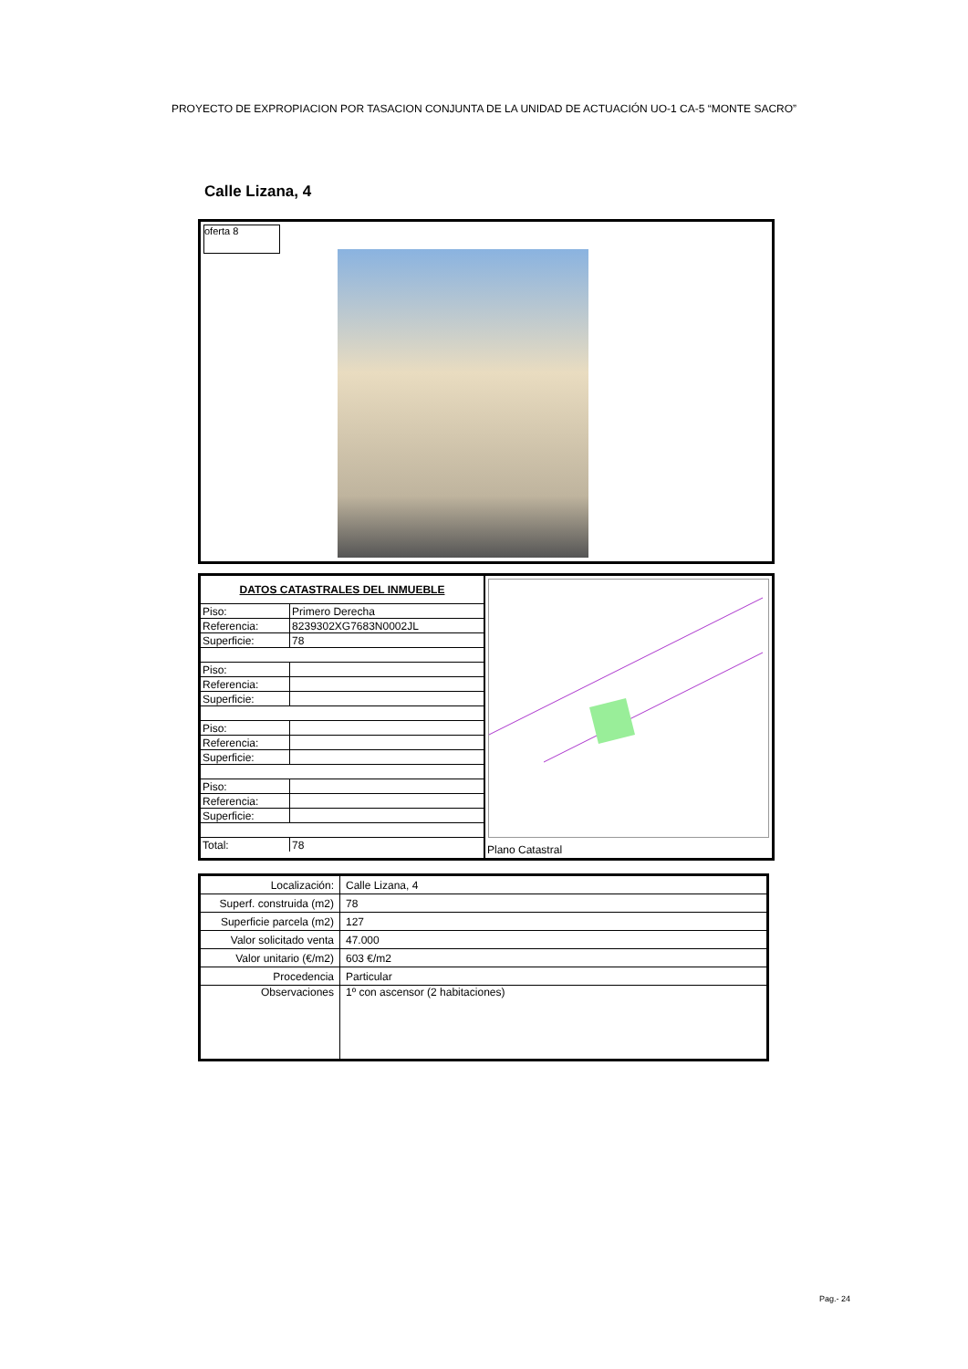PROYECTO DE EXPROPIACION POR TASACION CONJUNTA DE LA UNIDAD DE ACTUACIÓN UO-1 CA-5 “MONTE SACRO”
Calle Lizana, 4
oferta 8
| DATOS CATASTRALES DEL INMUEBLE | |
| Piso: | Primero Derecha |
| Referencia: | 8239302XG7683N0002JL |
| Superficie: | 78 |
| Piso: | |
| Referencia: | |
| Superficie: | |
| Piso: | |
| Referencia: | |
| Superficie: | |
| Piso: | |
| Referencia: | |
| Superficie: | |
| Total: | 78 |
Plano Catastral
| Localización: | Calle Lizana, 4 |
| Superf. construida (m2) | 78 |
| Superficie parcela (m2) | 127 |
| Valor solicitado venta | 47.000 |
| Valor unitario (€/m2) | 603 €/m2 |
| Procedencia | Particular |
| Observaciones | 1º con ascensor (2 habitaciones) |
Pag.- 24